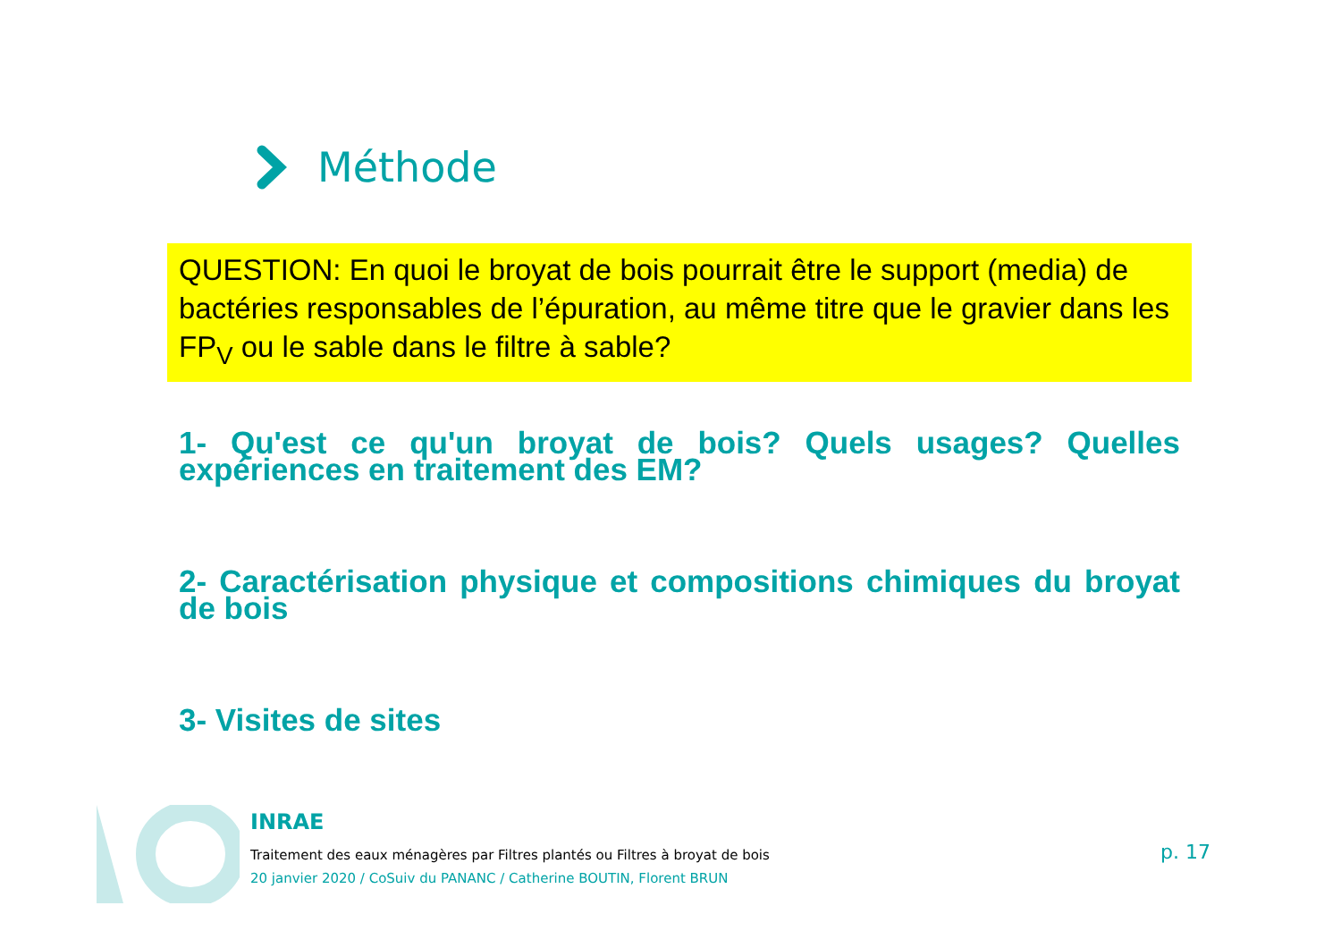Méthode
QUESTION: En quoi le broyat de bois pourrait être le support (media) de bactéries responsables de l’épuration, au même titre que le gravier dans les FP<sub>V</sub> ou le sable dans le filtre à sable?
1- Qu'est ce qu'un broyat de bois? Quels usages? Quelles expériences en traitement des EM?
2- Caractérisation physique et compositions chimiques du broyat de bois
3- Visites de sites
INRAE
Traitement des eaux ménagères par Filtres plantés ou Filtres à broyat de bois
20 janvier 2020 / CoSuiv du PANANC / Catherine BOUTIN, Florent BRUN
p. 17